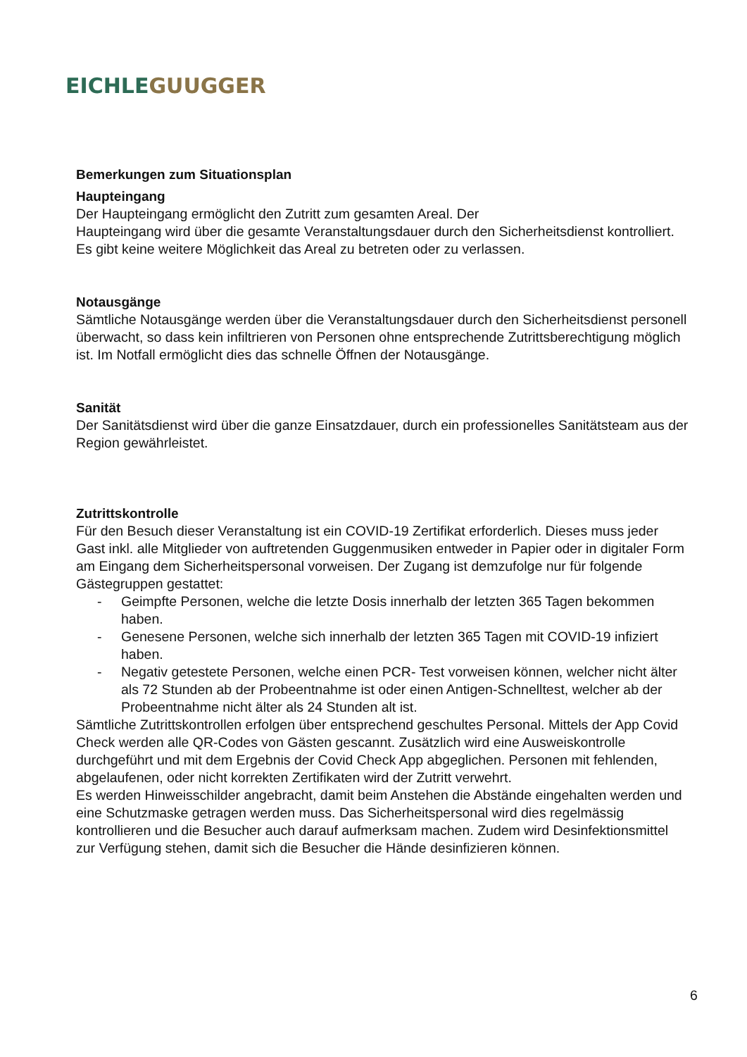EICHLE GUUGGER
Bemerkungen zum Situationsplan
Haupteingang
Der Haupteingang ermöglicht den Zutritt zum gesamten Areal. Der
Haupteingang wird über die gesamte Veranstaltungsdauer durch den Sicherheitsdienst kontrolliert. Es gibt keine weitere Möglichkeit das Areal zu betreten oder zu verlassen.
Notausgänge
Sämtliche Notausgänge werden über die Veranstaltungsdauer durch den Sicherheitsdienst personell überwacht, so dass kein infiltrieren von Personen ohne entsprechende Zutrittsberechtigung möglich ist. Im Notfall ermöglicht dies das schnelle Öffnen der Notausgänge.
Sanität
Der Sanitätsdienst wird über die ganze Einsatzdauer, durch ein professionelles Sanitätsteam aus der Region gewährleistet.
Zutrittskontrolle
Für den Besuch dieser Veranstaltung ist ein COVID-19 Zertifikat erforderlich. Dieses muss jeder Gast inkl. alle Mitglieder von auftretenden Guggenmusiken entweder in Papier oder in digitaler Form am Eingang dem Sicherheitspersonal vorweisen. Der Zugang ist demzufolge nur für folgende Gästegruppen gestattet:
- Geimpfte Personen, welche die letzte Dosis innerhalb der letzten 365 Tagen bekommen haben.
- Genesene Personen, welche sich innerhalb der letzten 365 Tagen mit COVID-19 infiziert haben.
- Negativ getestete Personen, welche einen PCR- Test vorweisen können, welcher nicht älter als 72 Stunden ab der Probeentnahme ist oder einen Antigen-Schnelltest, welcher ab der Probeentnahme nicht älter als 24 Stunden alt ist.
Sämtliche Zutrittskontrollen erfolgen über entsprechend geschultes Personal. Mittels der App Covid Check werden alle QR-Codes von Gästen gescannt. Zusätzlich wird eine Ausweiskontrolle durchgeführt und mit dem Ergebnis der Covid Check App abgeglichen. Personen mit fehlenden, abgelaufenen, oder nicht korrekten Zertifikaten wird der Zutritt verwehrt.
Es werden Hinweisschilder angebracht, damit beim Anstehen die Abstände eingehalten werden und eine Schutzmaske getragen werden muss. Das Sicherheitspersonal wird dies regelmässig kontrollieren und die Besucher auch darauf aufmerksam machen. Zudem wird Desinfektionsmittel zur Verfügung stehen, damit sich die Besucher die Hände desinfizieren können.
6